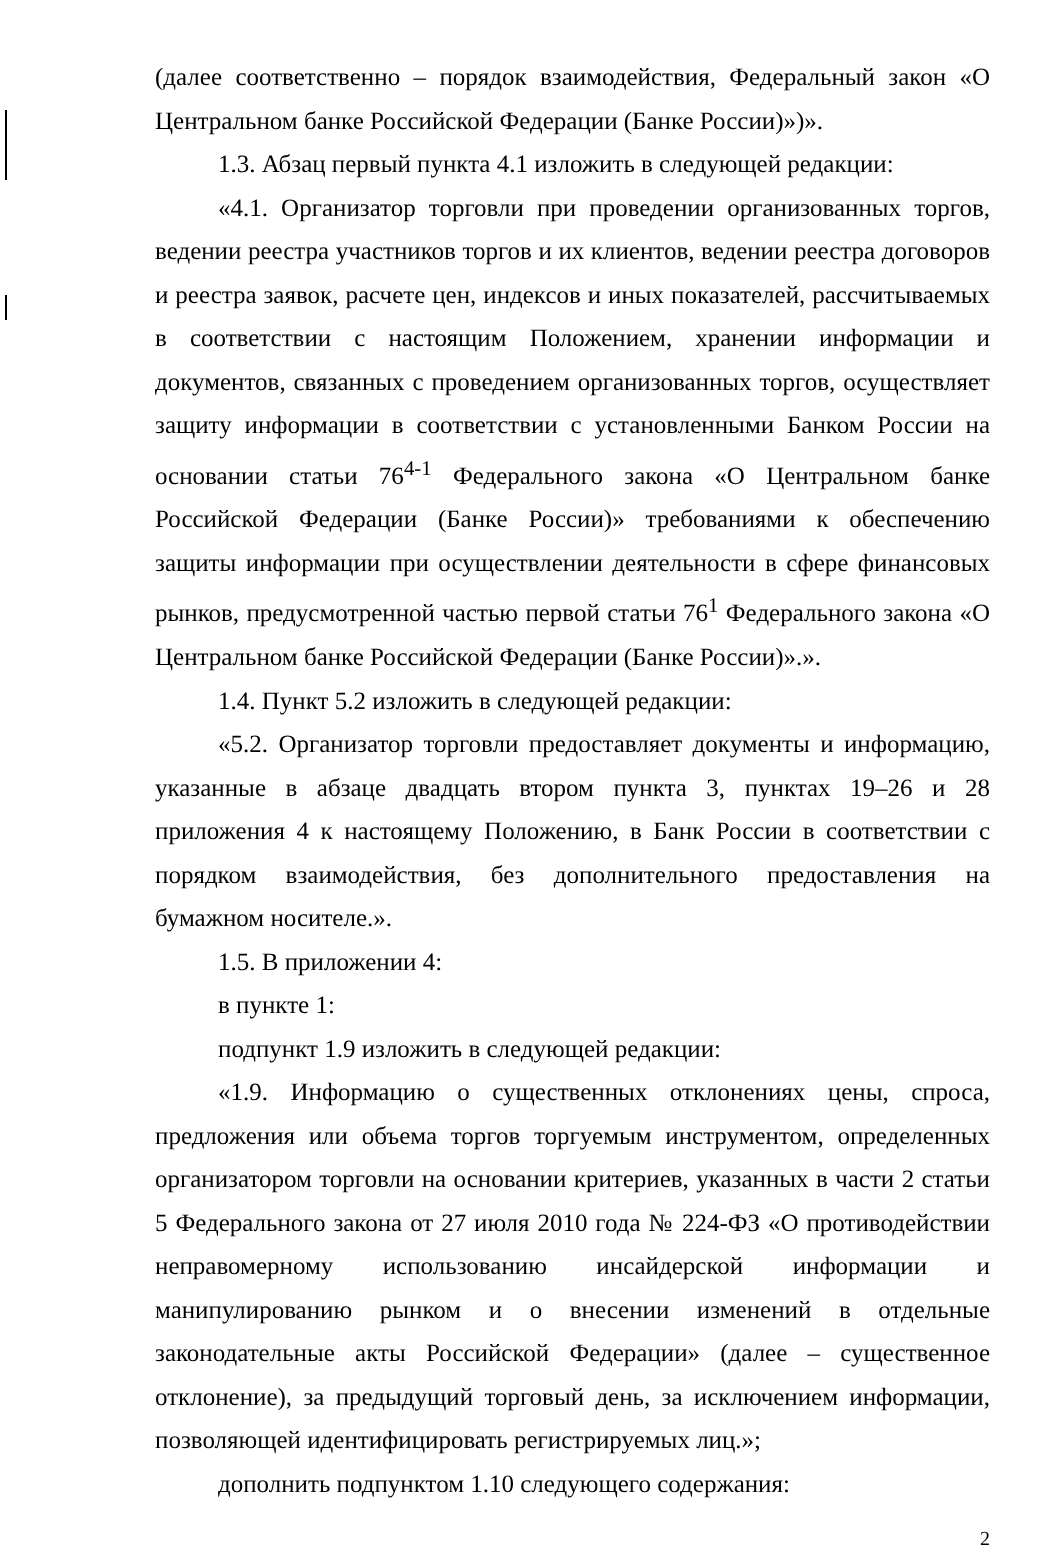(далее соответственно – порядок взаимодействия, Федеральный закон «О Центральном банке Российской Федерации (Банке России)»)».
1.3. Абзац первый пункта 4.1 изложить в следующей редакции:
«4.1. Организатор торговли при проведении организованных торгов, ведении реестра участников торгов и их клиентов, ведении реестра договоров и реестра заявок, расчете цен, индексов и иных показателей, рассчитываемых в соответствии с настоящим Положением, хранении информации и документов, связанных с проведением организованных торгов, осуществляет защиту информации в соответствии с установленными Банком России на основании статьи 76<sup>4-1</sup> Федерального закона «О Центральном банке Российской Федерации (Банке России)» требованиями к обеспечению защиты информации при осуществлении деятельности в сфере финансовых рынков, предусмотренной частью первой статьи 76<sup>1</sup> Федерального закона «О Центральном банке Российской Федерации (Банке России)».».
1.4. Пункт 5.2 изложить в следующей редакции:
«5.2. Организатор торговли предоставляет документы и информацию, указанные в абзаце двадцать втором пункта 3, пунктах 19–26 и 28 приложения 4 к настоящему Положению, в Банк России в соответствии с порядком взаимодействия, без дополнительного предоставления на бумажном носителе.».
1.5. В приложении 4:
в пункте 1:
подпункт 1.9 изложить в следующей редакции:
«1.9. Информацию о существенных отклонениях цены, спроса, предложения или объема торгов торгуемым инструментом, определенных организатором торговли на основании критериев, указанных в части 2 статьи 5 Федерального закона от 27 июля 2010 года № 224-ФЗ «О противодействии неправомерному использованию инсайдерской информации и манипулированию рынком и о внесении изменений в отдельные законодательные акты Российской Федерации» (далее – существенное отклонение), за предыдущий торговый день, за исключением информации, позволяющей идентифицировать регистрируемых лиц.»;
дополнить подпунктом 1.10 следующего содержания:
2